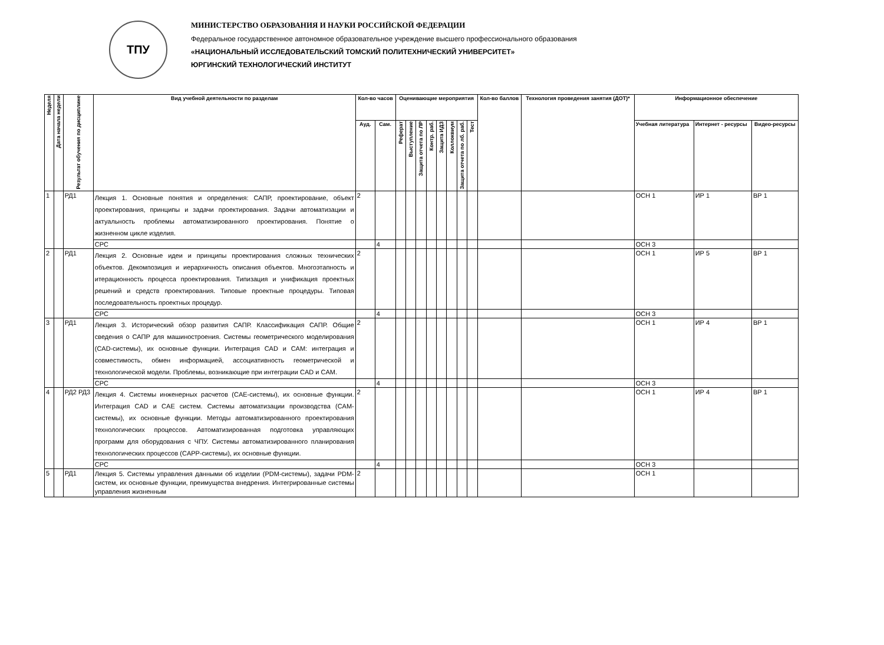ТПУ
МИНИСТЕРСТВО ОБРАЗОВАНИЯ И НАУКИ РОССИЙСКОЙ ФЕДЕРАЦИИ
Федеральное государственное автономное образовательное учреждение высшего профессионального образования
«НАЦИОНАЛЬНЫЙ ИССЛЕДОВАТЕЛЬСКИЙ ТОМСКИЙ ПОЛИТЕХНИЧЕСКИЙ УНИВЕРСИТЕТ»
ЮРГИНСКИЙ ТЕХНОЛОГИЧЕСКИЙ ИНСТИТУТ
| Неделя | Дата начала недели | Результат обучения по дисциплине | Вид учебной деятельности по разделам | Кол-во часов | | Оценивающие мероприятия | | | | | | | | Кол-во баллов | Технология проведения занятия (ДОТ)* | Информационное обеспечение | | |
| --- | --- | --- | --- | --- | --- | --- | --- | --- | --- | --- | --- | --- | --- | --- | --- | --- | --- | --- |
| | | | | Ауд. | Сам. | Реферат | Выступление | Защита отчета по ЛР | Контр. раб. | Защита ИДЗ | Коллоквиум | Защита отчета по лб. раб. | Тест | | | Учебная литература | Интернет - ресурсы | Видео-ресурсы |
| 1 | | РД1 | Лекция 1. Основные понятия и определения: САПР, проектирование, объект проектирования, принципы и задачи проектирования. Задачи автоматизации и актуальность проблемы автоматизированного проектирования. Понятие о жизненном цикле изделия. | 2 | | | | | | | | | | | | ОСН 1 | ИР 1 | ВР 1 |
| | | | СРС | | 4 | | | | | | | | | | | ОСН 3 | | |
| 2 | | РД1 | Лекция 2. Основные идеи и принципы проектирования сложных технических объектов. Декомпозиция и иерархичность описания объектов. Многоэтапность и итерационность процесса проектирования. Типизация и унификация проектных решений и средств проектирования. Типовые проектные процедуры. Типовая последовательность проектных процедур. | 2 | | | | | | | | | | | | ОСН 1 | ИР 5 | ВР 1 |
| | | | СРС | | 4 | | | | | | | | | | | ОСН 3 | | |
| 3 | | РД1 | Лекция 3. Исторический обзор развития САПР. Классификация САПР. Общие сведения о САПР для машиностроения. Системы геометрического моделирования (CAD-системы), их основные функции. Интеграция CAD и CAM: интеграция и совместимость, обмен информацией, ассоциативность геометрической и технологической модели. Проблемы, возникающие при интеграции CAD и CAM. | 2 | | | | | | | | | | | | ОСН 1 | ИР 4 | ВР 1 |
| | | | СРС | | 4 | | | | | | | | | | | ОСН 3 | | |
| 4 | | РД2 РД3 | Лекция 4. Системы инженерных расчетов (CAE-системы), их основные функции. Интеграция CAD и CAE систем. Системы автоматизации производства (CAM-системы), их основные функции. Методы автоматизированного проектирования технологических процессов. Автоматизированная подготовка управляющих программ для оборудования с ЧПУ. Системы автоматизированного планирования технологических процессов (CAPP-системы), их основные функции. | 2 | | | | | | | | | | | | ОСН 1 | ИР 4 | ВР 1 |
| | | | СРС | | 4 | | | | | | | | | | | ОСН 3 | | |
| 5 | | РД1 | Лекция 5. Системы управления данными об изделии (PDM-системы), задачи PDM-систем, их основные функции, преимущества внедрения. Интегрированные системы управления жизненным | 2 | | | | | | | | | | | | ОСН 1 | | |